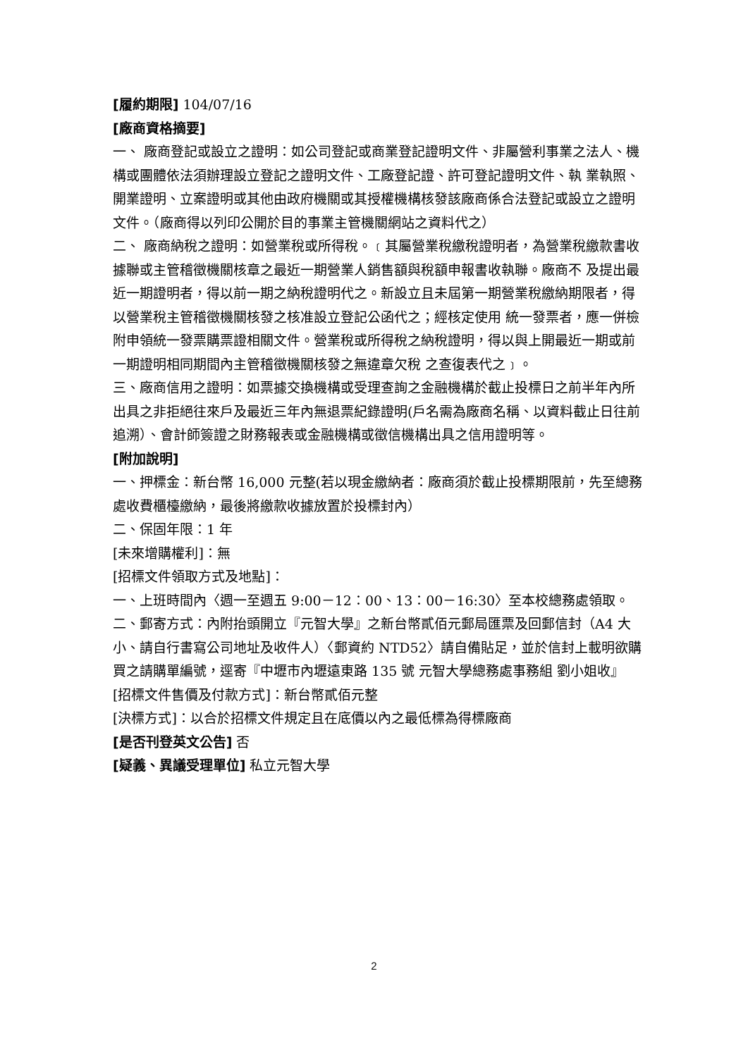[履約期限] 104/07/16
[廠商資格摘要]
一、 廠商登記或設立之證明：如公司登記或商業登記證明文件、非屬營利事業之法人、機構或團體依法須辦理設立登記之證明文件、工廠登記證、許可登記證明文件、執 業執照、開業證明、立案證明或其他由政府機關或其授權機構核發該廠商係合法登記或設立之證明文件。（廠商得以列印公開於目的事業主管機關網站之資料代之）
二、 廠商納稅之證明：如營業稅或所得稅。﹝其屬營業稅繳稅證明者，為營業稅繳款書收據聯或主管稽徵機關核章之最近一期營業人銷售額與稅額申報書收執聯。廠商不 及提出最近一期證明者，得以前一期之納稅證明代之。新設立且未屆第一期營業稅繳納期限者，得以營業稅主管稽徵機關核發之核准設立登記公函代之；經核定使用 統一發票者，應一併檢附申領統一發票購票證相關文件。營業稅或所得稅之納稅證明，得以與上開最近一期或前一期證明相同期間內主管稽徵機關核發之無違章欠稅 之查復表代之﹞。
三、廠商信用之證明：如票據交換機構或受理查詢之金融機構於截止投標日之前半年內所出具之非拒絕往來戶及最近三年內無退票紀錄證明(戶名需為廠商名稱、以資料截止日往前追溯）、會計師簽證之財務報表或金融機構或徵信機構出具之信用證明等。
[附加說明]
一、押標金：新台幣 16,000 元整(若以現金繳納者：廠商須於截止投標期限前，先至總務處收費櫃檯繳納，最後將繳款收據放置於投標封內）
二、保固年限：1 年
[未來增購權利]：無
[招標文件領取方式及地點]：
一、上班時間內〈週一至週五 9:00－12：00、13：00－16:30〉至本校總務處領取。
二、郵寄方式：內附抬頭開立『元智大學』之新台幣貳佰元郵局匯票及回郵信封（A4 大小、請自行書寫公司地址及收件人）〈郵資約 NTD52〉請自備貼足，並於信封上載明欲購買之請購單編號，逕寄『中壢市內壢遠東路 135 號 元智大學總務處事務組 劉小姐收』
[招標文件售價及付款方式]：新台幣貳佰元整
[決標方式]：以合於招標文件規定且在底價以內之最低標為得標廠商
[是否刊登英文公告] 否
[疑義、異議受理單位] 私立元智大學
2